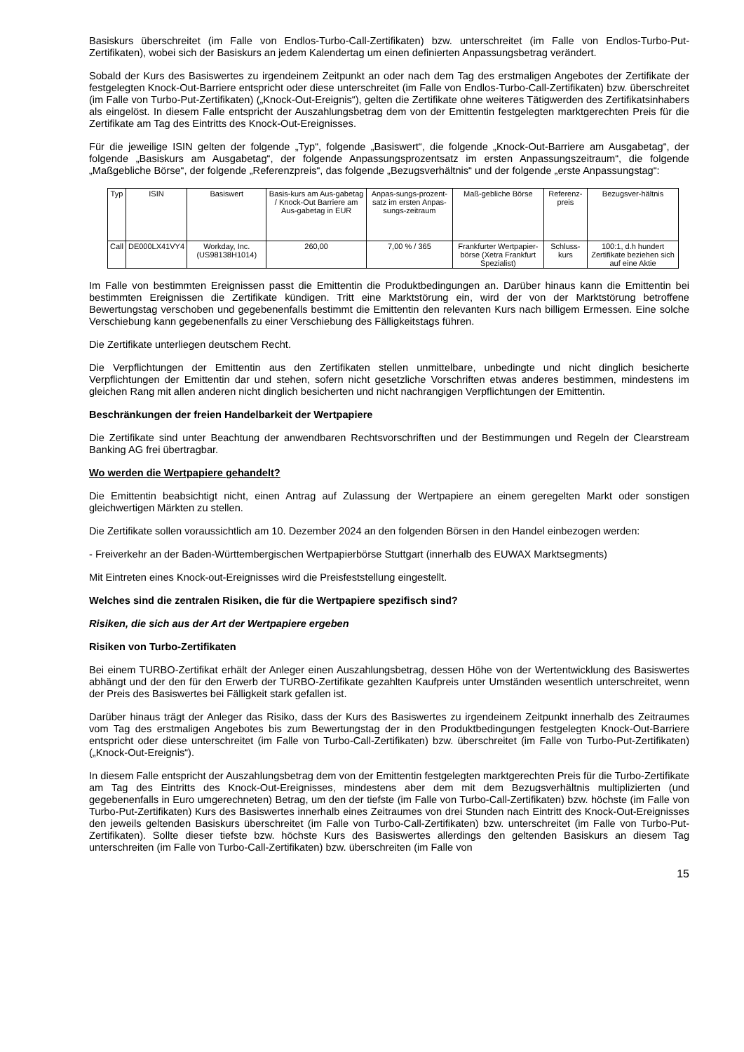Basiskurs überschreitet (im Falle von Endlos-Turbo-Call-Zertifikaten) bzw. unterschreitet (im Falle von Endlos-Turbo-Put-Zertifikaten), wobei sich der Basiskurs an jedem Kalendertag um einen definierten Anpassungsbetrag verändert.
Sobald der Kurs des Basiswertes zu irgendeinem Zeitpunkt an oder nach dem Tag des erstmaligen Angebotes der Zertifikate der festgelegten Knock-Out-Barriere entspricht oder diese unterschreitet (im Falle von Endlos-Turbo-Call-Zertifikaten) bzw. überschreitet (im Falle von Turbo-Put-Zertifikaten) („Knock-Out-Ereignis“), gelten die Zertifikate ohne weiteres Tätigwerden des Zertifikatsinhabers als eingelöst. In diesem Falle entspricht der Auszahlungsbetrag dem von der Emittentin festgelegten marktgerechten Preis für die Zertifikate am Tag des Eintritts des Knock-Out-Ereignisses.
Für die jeweilige ISIN gelten der folgende „Typ“, folgende „Basiswert“, die folgende „Knock-Out-Barriere am Ausgabetag“, der folgende „Basiskurs am Ausgabetag“, der folgende Anpassungsprozentsatz im ersten Anpassungszeitraum“, die folgende „Maßgebliche Börse“, der folgende „Referenzpreis“, das folgende „Bezugsverhältnis“ und der folgende „erste Anpassungstag“:
| Typ | ISIN | Basiswert | Basis-kurs am Aus-gabetag / Knock-Out Barriere am Aus-gabetag in EUR | Anpas-sungs-prozent-satz im ersten Anpas-sungs-zeitraum | Maß-gebliche Börse | Referenz-preis | Bezugsver-hältnis |
| Call | DE000LX41VY4 | Workday, Inc. (US98138H1014) | 260,00 | 7,00 % / 365 | Frankfurter Wertpapier-börse (Xetra Frankfurt Spezialist) | Schluss-kurs | 100:1, d.h hundert Zertifikate beziehen sich auf eine Aktie |
Im Falle von bestimmten Ereignissen passt die Emittentin die Produktbedingungen an. Darüber hinaus kann die Emittentin bei bestimmten Ereignissen die Zertifikate kündigen. Tritt eine Marktstörung ein, wird der von der Marktstörung betroffene Bewertungstag verschoben und gegebenenfalls bestimmt die Emittentin den relevanten Kurs nach billigem Ermessen. Eine solche Verschiebung kann gegebenenfalls zu einer Verschiebung des Fälligkeitstags führen.
Die Zertifikate unterliegen deutschem Recht.
Die Verpflichtungen der Emittentin aus den Zertifikaten stellen unmittelbare, unbedingte und nicht dinglich besicherte Verpflichtungen der Emittentin dar und stehen, sofern nicht gesetzliche Vorschriften etwas anderes bestimmen, mindestens im gleichen Rang mit allen anderen nicht dinglich besicherten und nicht nachrangigen Verpflichtungen der Emittentin.
Beschränkungen der freien Handelbarkeit der Wertpapiere
Die Zertifikate sind unter Beachtung der anwendbaren Rechtsvorschriften und der Bestimmungen und Regeln der Clearstream Banking AG frei übertragbar.
Wo werden die Wertpapiere gehandelt?
Die Emittentin beabsichtigt nicht, einen Antrag auf Zulassung der Wertpapiere an einem geregelten Markt oder sonstigen gleichwertigen Märkten zu stellen.
Die Zertifikate sollen voraussichtlich am 10. Dezember 2024 an den folgenden Börsen in den Handel einbezogen werden:
- Freiverkehr an der Baden-Württembergischen Wertpapierbörse Stuttgart (innerhalb des EUWAX Marktsegments)
Mit Eintreten eines Knock-out-Ereignisses wird die Preisfeststellung eingestellt.
Welches sind die zentralen Risiken, die für die Wertpapiere spezifisch sind?
Risiken, die sich aus der Art der Wertpapiere ergeben
Risiken von Turbo-Zertifikaten
Bei einem TURBO-Zertifikat erhält der Anleger einen Auszahlungsbetrag, dessen Höhe von der Wertentwicklung des Basiswertes abhängt und der den für den Erwerb der TURBO-Zertifikate gezahlten Kaufpreis unter Umständen wesentlich unterschreitet, wenn der Preis des Basiswertes bei Fälligkeit stark gefallen ist.
Darüber hinaus trägt der Anleger das Risiko, dass der Kurs des Basiswertes zu irgendeinem Zeitpunkt innerhalb des Zeitraumes vom Tag des erstmaligen Angebotes bis zum Bewertungstag der in den Produktbedingungen festgelegten Knock-Out-Barriere entspricht oder diese unterschreitet (im Falle von Turbo-Call-Zertifikaten) bzw. überschreitet (im Falle von Turbo-Put-Zertifikaten) („Knock-Out-Ereignis“).
In diesem Falle entspricht der Auszahlungsbetrag dem von der Emittentin festgelegten marktgerechten Preis für die Turbo-Zertifikate am Tag des Eintritts des Knock-Out-Ereignisses, mindestens aber dem mit dem Bezugsverhältnis multiplizierten (und gegebenenfalls in Euro umgerechneten) Betrag, um den der tiefste (im Falle von Turbo-Call-Zertifikaten) bzw. höchste (im Falle von Turbo-Put-Zertifikaten) Kurs des Basiswertes innerhalb eines Zeitraumes von drei Stunden nach Eintritt des Knock-Out-Ereignisses den jeweils geltenden Basiskurs überschreitet (im Falle von Turbo-Call-Zertifikaten) bzw. unterschreitet (im Falle von Turbo-Put-Zertifikaten). Sollte dieser tiefste bzw. höchste Kurs des Basiswertes allerdings den geltenden Basiskurs an diesem Tag unterschreiten (im Falle von Turbo-Call-Zertifikaten) bzw. überschreiten (im Falle von
15